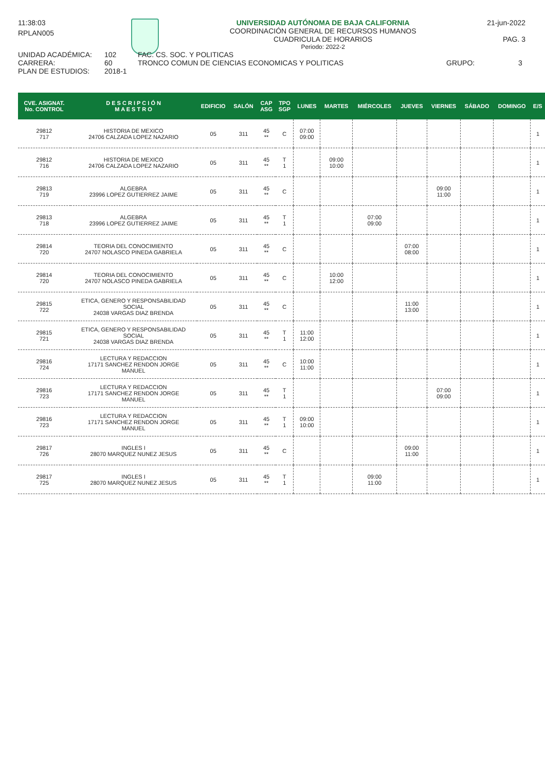11:38:03 UNIVERSIDAD AUTÓNOMA DE BAJA CALIFORNIA
COORDINACIÓN GENERAL DE RECURSOS HUMANOS
CUADRICULA DE HORARIOS
Periodo: 2022-2
21-jun-2022
PAG. 3
RPLAN005
UNIDAD ACADÉMICA: 102 FAC. CS. SOC. Y POLITICAS CARRERA: 60 TRONCO COMUN DE CIENCIAS ECONOMICAS Y POLITICAS GRUPO: 3 PLAN DE ESTUDIOS: 2018-1
| CVE. ASIGNAT. No. CONTROL | D E S C R I P C I Ó N M A E S T R O | EDIFICIO | SALÓN | CAP ASG | TPO SGP | LUNES | MARTES | MIÉRCOLES | JUEVES | VIERNES | SÁBADO | DOMINGO | E/S |
| --- | --- | --- | --- | --- | --- | --- | --- | --- | --- | --- | --- | --- | --- |
| 29812 717 | HISTORIA DE MEXICO 24706 CALZADA LOPEZ NAZARIO | 05 | 311 | 45 ** | C | 07:00 09:00 | | | | | | | 1 |
| 29812 716 | HISTORIA DE MEXICO 24706 CALZADA LOPEZ NAZARIO | 05 | 311 | 45 ** | T 1 | | 09:00 10:00 | | | | | | 1 |
| 29813 719 | ALGEBRA 23996 LOPEZ GUTIERREZ JAIME | 05 | 311 | 45 ** | C | | | | | 09:00 11:00 | | | 1 |
| 29813 718 | ALGEBRA 23996 LOPEZ GUTIERREZ JAIME | 05 | 311 | 45 ** | T 1 | | | 07:00 09:00 | | | | | 1 |
| 29814 720 | TEORIA DEL CONOCIMIENTO 24707 NOLASCO PINEDA GABRIELA | 05 | 311 | 45 ** | C | | | | 07:00 08:00 | | | | 1 |
| 29814 720 | TEORIA DEL CONOCIMIENTO 24707 NOLASCO PINEDA GABRIELA | 05 | 311 | 45 ** | C | | 10:00 12:00 | | | | | | 1 |
| 29815 722 | ETICA, GENERO Y RESPONSABILIDAD SOCIAL 24038 VARGAS DIAZ BRENDA | 05 | 311 | 45 ** | C | | | | 11:00 13:00 | | | | 1 |
| 29815 721 | ETICA, GENERO Y RESPONSABILIDAD SOCIAL 24038 VARGAS DIAZ BRENDA | 05 | 311 | 45 ** | T 1 | 11:00 12:00 | | | | | | | 1 |
| 29816 724 | LECTURA Y REDACCION 17171 SANCHEZ RENDON JORGE MANUEL | 05 | 311 | 45 ** | C | 10:00 11:00 | | | | | | | 1 |
| 29816 723 | LECTURA Y REDACCION 17171 SANCHEZ RENDON JORGE MANUEL | 05 | 311 | 45 ** | T 1 | | | | | 07:00 09:00 | | | 1 |
| 29816 723 | LECTURA Y REDACCION 17171 SANCHEZ RENDON JORGE MANUEL | 05 | 311 | 45 ** | T 1 | 09:00 10:00 | | | | | | | 1 |
| 29817 726 | INGLES I 28070 MARQUEZ NUNEZ JESUS | 05 | 311 | 45 ** | C | | | | 09:00 11:00 | | | | 1 |
| 29817 725 | INGLES I 28070 MARQUEZ NUNEZ JESUS | 05 | 311 | 45 ** | T 1 | | | 09:00 11:00 | | | | | 1 |